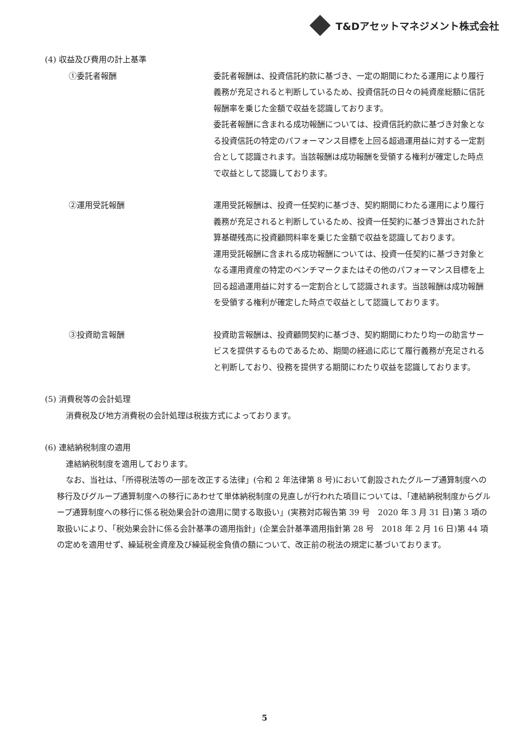T&Dアセットマネジメント株式会社
(4) 収益及び費用の計上基準
①委託者報酬 委託者報酬は、投資信託約款に基づき、一定の期間にわたる運用により履行義務が充足されると判断しているため、投資信託の日々の純資産総額に信託報酬率を乗じた金額で収益を認識しております。
委託者報酬に含まれる成功報酬については、投資信託約款に基づき対象となる投資信託の特定のパフォーマンス目標を上回る超過運用益に対する一定割合として認識されます。当該報酬は成功報酬を受領する権利が確定した時点で収益として認識しております。
②運用受託報酬 運用受託報酬は、投資一任契約に基づき、契約期間にわたる運用により履行義務が充足されると判断しているため、投資一任契約に基づき算出された計算基礎残高に投資顧問料率を乗じた金額で収益を認識しております。
運用受託報酬に含まれる成功報酬については、投資一任契約に基づき対象となる運用資産の特定のベンチマークまたはその他のパフォーマンス目標を上回る超過運用益に対する一定割合として認識されます。当該報酬は成功報酬を受領する権利が確定した時点で収益として認識しております。
③投資助言報酬 投資助言報酬は、投資顧問契約に基づき、契約期間にわたり均一の助言サービスを提供するものであるため、期間の経過に応じて履行義務が充足されると判断しており、役務を提供する期間にわたり収益を認識しております。
(5) 消費税等の会計処理
消費税及び地方消費税の会計処理は税抜方式によっております。
(6) 連結納税制度の適用
連結納税制度を適用しております。
なお、当社は、「所得税法等の一部を改正する法律」(令和 2 年法律第 8 号)において創設されたグループ通算制度への移行及びグループ通算制度への移行にあわせて単体納税制度の見直しが行われた項目については、「連結納税制度からグループ通算制度への移行に係る税効果会計の適用に関する取扱い」(実務対応報告第 39 号　2020 年 3 月 31 日)第 3 項の取扱いにより、「税効果会計に係る会計基準の適用指針」(企業会計基準適用指針第 28 号　2018 年 2 月 16 日)第 44 項の定めを適用せず、繰延税金資産及び繰延税金負債の額について、改正前の税法の規定に基づいております。
5